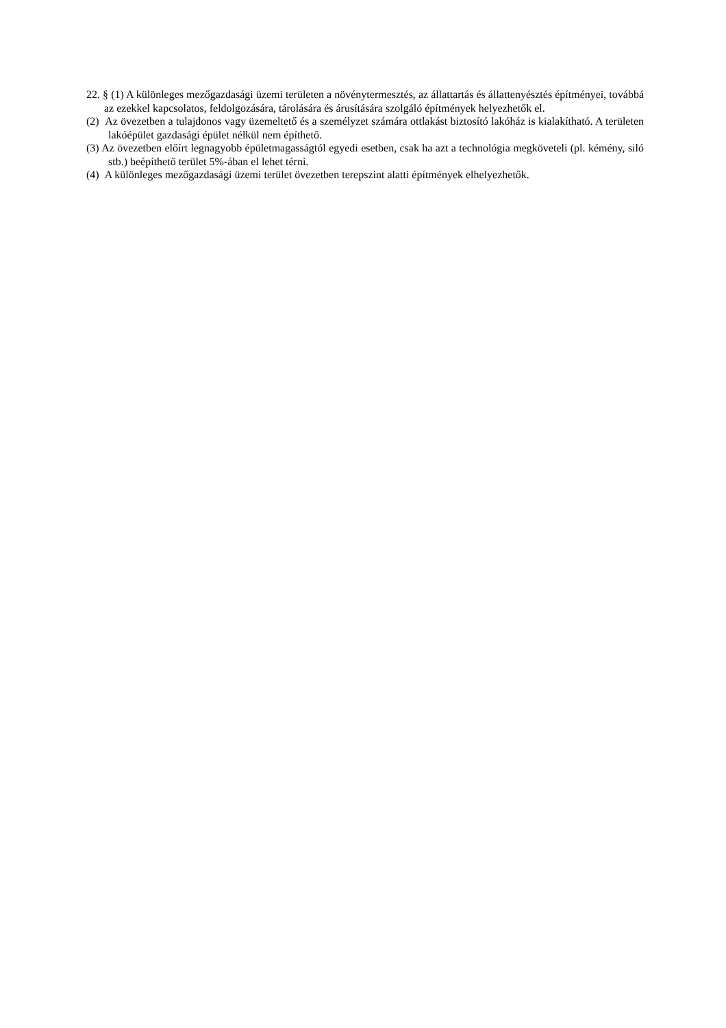22. § (1) A különleges mezőgazdasági üzemi területen a növénytermesztés, az állattartás és állattenyésztés építményei, továbbá az ezekkel kapcsolatos, feldolgozására, tárolására és árusítására szolgáló építmények helyezhetők el.
(2) Az övezetben a tulajdonos vagy üzemeltető és a személyzet számára ottlakást biztosító lakóház is kialakítható. A területen lakóépület gazdasági épület nélkül nem építhető.
(3) Az övezetben előírt legnagyobb épületmagasságtól egyedi esetben, csak ha azt a technológia megköveteli (pl. kémény, siló stb.) beépíthető terület 5%-ában el lehet térni.
(4) A különleges mezőgazdasági üzemi terület övezetben terepszint alatti építmények elhelyezhetők.